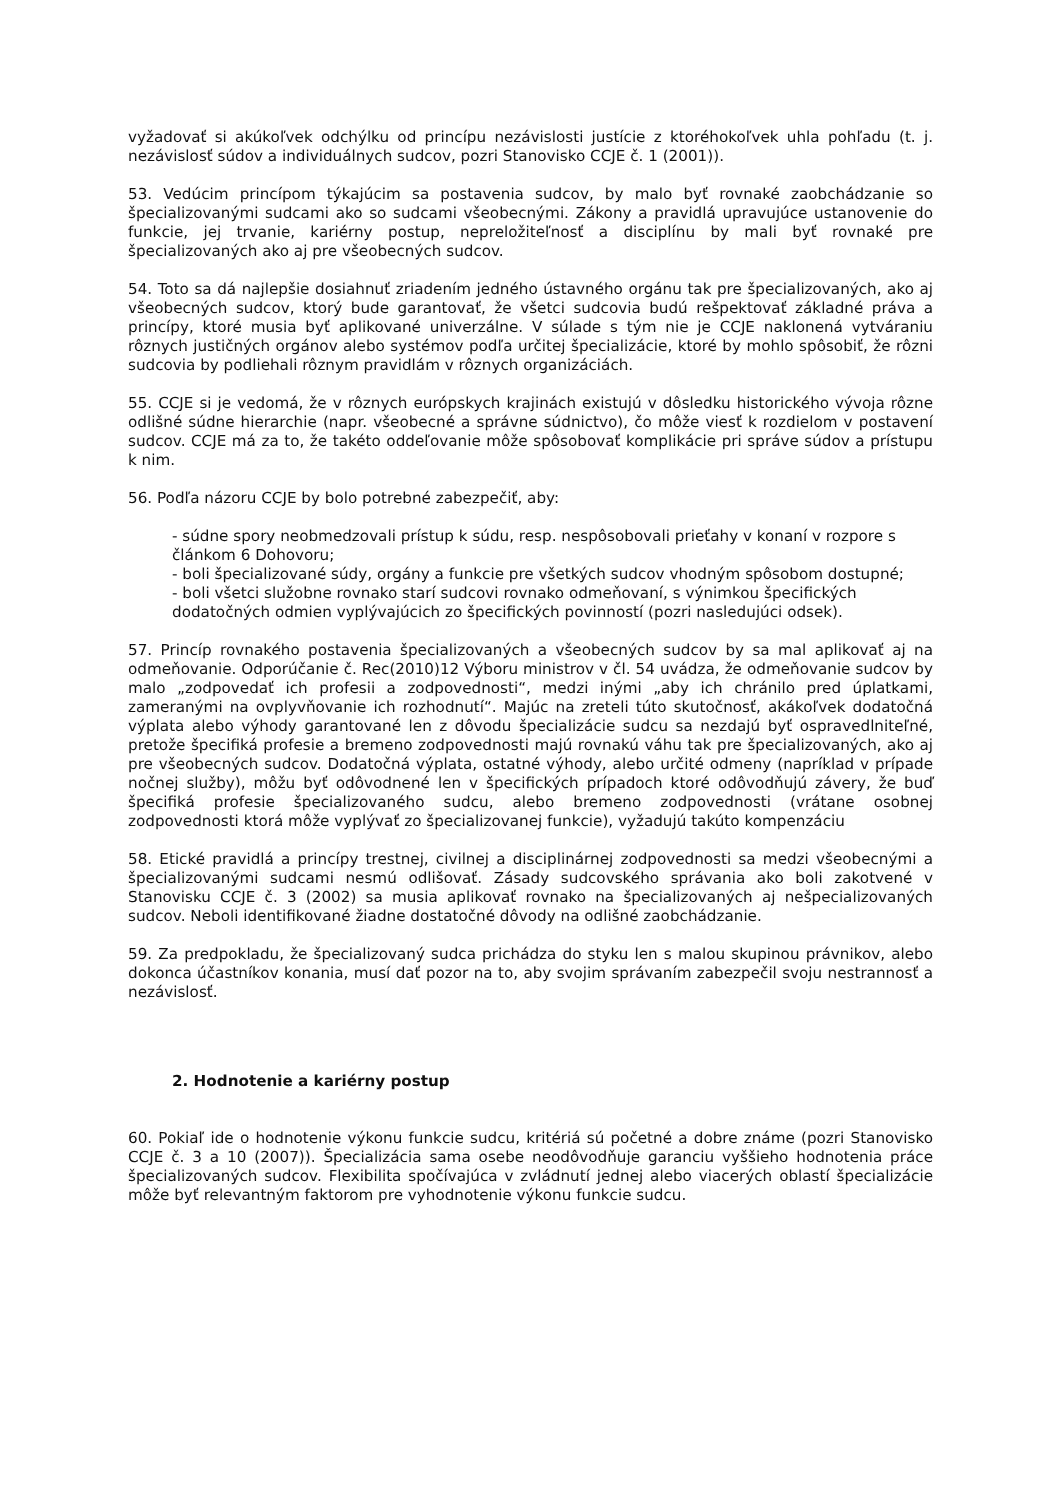vyžadovať si akúkoľvek odchýlku od princípu nezávislosti justície z ktoréhokoľvek uhla pohľadu (t. j. nezávislosť súdov a individuálnych sudcov, pozri Stanovisko CCJE č. 1 (2001)).
53. Vedúcim princípom týkajúcim sa postavenia sudcov, by malo byť rovnaké zaobchádzanie so špecializovanými sudcami ako so sudcami všeobecnými. Zákony a pravidlá upravujúce ustanovenie do funkcie, jej trvanie, kariérny postup, nepreložiteľnosť a disciplínu by mali byť rovnaké pre špecializovaných ako aj pre všeobecných sudcov.
54. Toto sa dá najlepšie dosiahnuť zriadením jedného ústavného orgánu tak pre špecializovaných, ako aj všeobecných sudcov, ktorý bude garantovať, že všetci sudcovia budú rešpektovať základné práva a princípy, ktoré musia byť aplikované univerzálne. V súlade s tým nie je CCJE naklonená vytváraniu rôznych justičných orgánov alebo systémov podľa určitej špecializácie, ktoré by mohlo spôsobiť, že rôzni sudcovia by podliehali rôznym pravidlám v rôznych organizáciách.
55. CCJE si je vedomá, že v rôznych európskych krajinách existujú v dôsledku historického vývoja rôzne odlišné súdne hierarchie (napr. všeobecné a správne súdnictvo), čo môže viesť k rozdielom v postavení sudcov. CCJE má za to, že takéto oddeľovanie môže spôsobovať komplikácie pri správe súdov a prístupu k nim.
56. Podľa názoru CCJE by bolo potrebné zabezpečiť, aby:
- súdne spory neobmedzovali prístup k súdu, resp. nespôsobovali prieťahy v konaní v rozpore s článkom 6 Dohovoru;
- boli špecializované súdy, orgány a funkcie pre všetkých sudcov vhodným spôsobom dostupné;
- boli všetci služobne rovnako starí sudcovi rovnako odmeňovaní, s výnimkou špecifických dodatočných odmien vyplývajúcich zo špecifických povinností (pozri nasledujúci odsek).
57. Princíp rovnakého postavenia špecializovaných a všeobecných sudcov by sa mal aplikovať aj na odmeňovanie. Odporúčanie č. Rec(2010)12 Výboru ministrov v čl. 54 uvádza, že odmeňovanie sudcov by malo „zodpovedať ich profesii a zodpovednosti“, medzi inými „aby ich chránilo pred úplatkami, zameranými na ovplyvňovanie ich rozhodnutí“. Majúc na zreteli túto skutočnosť, akákoľvek dodatočná výplata alebo výhody garantované len z dôvodu špecializácie sudcu sa nezdajú byť ospravedlniteľné, pretože špecifiká profesie a bremeno zodpovednosti majú rovnakú váhu tak pre špecializovaných, ako aj pre všeobecných sudcov. Dodatočná výplata, ostatné výhody, alebo určité odmeny (napríklad v prípade nočnej služby), môžu byť odôvodnené len v špecifických prípadoch ktoré odôvodňujú závery, že buď špecifiká profesie špecializovaného sudcu, alebo bremeno zodpovednosti (vrátane osobnej zodpovednosti ktorá môže vyplývať zo špecializovanej funkcie), vyžadujú takúto kompenzáciu
58. Etické pravidlá a princípy trestnej, civilnej a disciplinárnej zodpovednosti sa medzi všeobecnými a špecializovanými sudcami nesmú odlišovať. Zásady sudcovského správania ako boli zakotvené v Stanovisku CCJE č. 3 (2002) sa musia aplikovať rovnako na špecializovaných aj nešpecializovaných sudcov. Neboli identifikované žiadne dostatočné dôvody na odlišné zaobchádzanie.
59. Za predpokladu, že špecializovaný sudca prichádza do styku len s malou skupinou právnikov, alebo dokonca účastníkov konania, musí dať pozor na to, aby svojim správaním zabezpečil svoju nestrannosť a nezávislosť.
2. Hodnotenie a kariérny postup
60. Pokiaľ ide o hodnotenie výkonu funkcie sudcu, kritériá sú početné a dobre známe (pozri Stanovisko CCJE č. 3 a 10 (2007)). Špecializácia sama osebe neodôvodňuje garanciu vyššieho hodnotenia práce špecializovaných sudcov. Flexibilita spočívajúca v zvládnutí jednej alebo viacerých oblastí špecializácie môže byť relevantným faktorom pre vyhodnotenie výkonu funkcie sudcu.